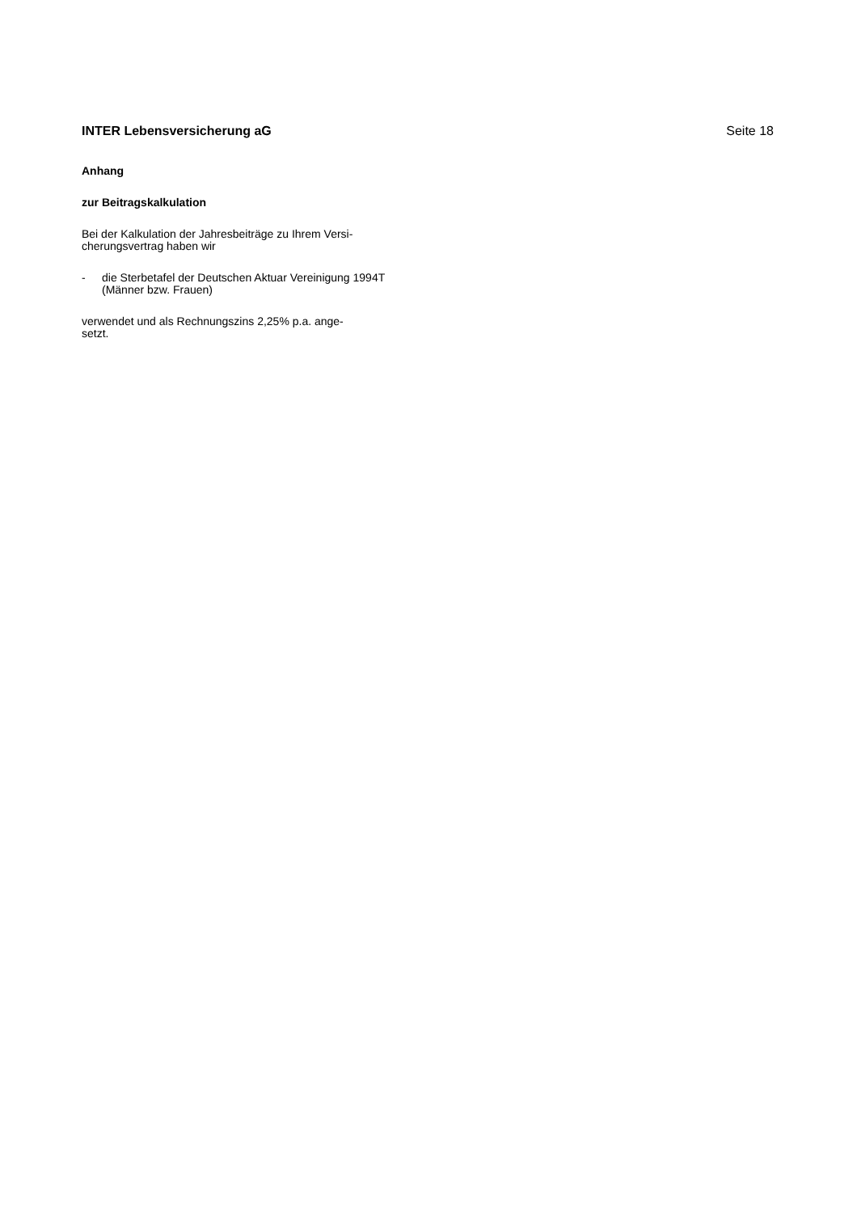INTER Lebensversicherung aG Seite 18
Anhang
zur Beitragskalkulation
Bei der Kalkulation der Jahresbeiträge zu Ihrem Versi-
cherungsvertrag haben wir
- die Sterbetafel der Deutschen Aktuar Vereinigung 1994T (Männer bzw. Frauen)
verwendet und als Rechnungszins 2,25% p.a. ange-
setzt.